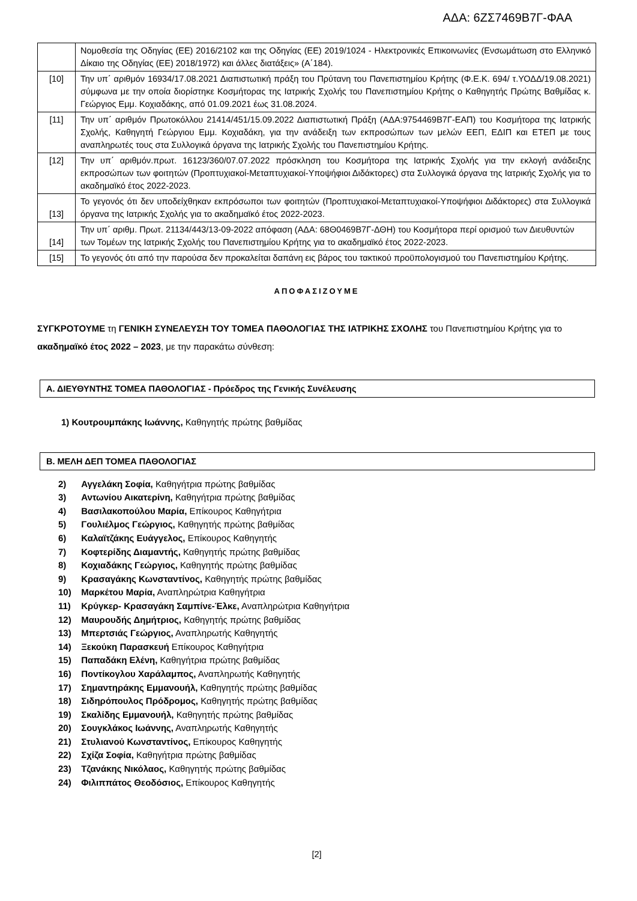ΑΔΑ: 6ΖΣ7469Β7Γ-ΦΑΑ
| | Νομοθεσία της Οδηγίας (ΕΕ) 2016/2102 και της Οδηγίας (ΕΕ) 2019/1024 - Ηλεκτρονικές Επικοινωνίες (Ενσωμάτωση στο Ελληνικό Δίκαιο της Οδηγίας (ΕΕ) 2018/1972) και άλλες διατάξεις» (Α΄184). |
| [10] | Την υπ΄ αριθμόν 16934/17.08.2021 Διαπιστωτική πράξη του Πρύτανη του Πανεπιστημίου Κρήτης (Φ.Ε.Κ. 694/ τ.ΥΟΔΔ/19.08.2021) σύμφωνα με την οποία διορίστηκε Κοσμήτορας της Ιατρικής Σχολής του Πανεπιστημίου Κρήτης ο Καθηγητής Πρώτης Βαθμίδας κ. Γεώργιος Εμμ. Κοχιαδάκης, από 01.09.2021 έως 31.08.2024. |
| [11] | Την υπ΄ αριθμόν Πρωτοκόλλου 21414/451/15.09.2022 Διαπιστωτική Πράξη (ΑΔΑ:9754469Β7Γ-ΕΑΠ) του Κοσμήτορα της Ιατρικής Σχολής, Καθηγητή Γεώργιου Εμμ. Κοχιαδάκη, για την ανάδειξη των εκπροσώπων των μελών ΕΕΠ, ΕΔΙΠ και ΕΤΕΠ με τους αναπληρωτές τους στα Συλλογικά όργανα της Ιατρικής Σχολής του Πανεπιστημίου Κρήτης. |
| [12] | Την υπ΄ αριθμόν.πρωτ. 16123/360/07.07.2022 πρόσκληση του Κοσμήτορα της Ιατρικής Σχολής για την εκλογή ανάδειξης εκπροσώπων των φοιτητών (Προπτυχιακοί-Μεταπτυχιακοί-Υποψήφιοι Διδάκτορες) στα Συλλογικά όργανα της Ιατρικής Σχολής για το ακαδημαϊκό έτος 2022-2023. |
| [13] | Το γεγονός ότι δεν υποδείχθηκαν εκπρόσωποι των φοιτητών (Προπτυχιακοί-Μεταπτυχιακοί-Υποψήφιοι Διδάκτορες) στα Συλλογικά όργανα της Ιατρικής Σχολής για το ακαδημαϊκό έτος 2022-2023. |
| [14] | Την υπ΄ αριθμ. Πρωτ. 21134/443/13-09-2022 απόφαση (ΑΔΑ: 68Θ0469Β7Γ-ΔΘΗ) του Κοσμήτορα περί ορισμού των Διευθυντών των Τομέων της Ιατρικής Σχολής του Πανεπιστημίου Κρήτης για το ακαδημαϊκό έτος 2022-2023. |
| [15] | Το γεγονός ότι από την παρούσα δεν προκαλείται δαπάνη εις βάρος του τακτικού προϋπολογισμού του Πανεπιστημίου Κρήτης. |
ΑΠΟΦΑΣΙΖΟΥΜΕ
ΣΥΓΚΡΟΤΟΥΜΕ τη ΓΕΝΙΚΗ ΣΥΝΕΛΕΥΣΗ ΤΟΥ ΤΟΜΕΑ ΠΑΘΟΛΟΓΙΑΣ ΤΗΣ ΙΑΤΡΙΚΗΣ ΣΧΟΛΗΣ του Πανεπιστημίου Κρήτης για το ακαδημαϊκό έτος 2022 – 2023, με την παρακάτω σύνθεση:
Α. ΔΙΕΥΘΥΝΤΗΣ ΤΟΜΕΑ ΠΑΘΟΛΟΓΙΑΣ - Πρόεδρος της Γενικής Συνέλευσης
1) Κουτρουμπάκης Ιωάννης, Καθηγητής πρώτης βαθμίδας
Β. ΜΕΛΗ ΔΕΠ ΤΟΜΕΑ ΠΑΘΟΛΟΓΙΑΣ
2) Αγγελάκη Σοφία, Καθηγήτρια πρώτης βαθμίδας
3) Αντωνίου Αικατερίνη, Καθηγήτρια πρώτης βαθμίδας
4) Βασιλακοπούλου Μαρία, Επίκουρος Καθηγήτρια
5) Γουλιέλμος Γεώργιος, Καθηγητής πρώτης βαθμίδας
6) Καλαϊτζάκης Ευάγγελος, Επίκουρος Καθηγητής
7) Κοφτερίδης Διαμαντής, Καθηγητής πρώτης βαθμίδας
8) Κοχιαδάκης Γεώργιος, Καθηγητής πρώτης βαθμίδας
9) Κρασαγάκης Κωνσταντίνος, Καθηγητής πρώτης βαθμίδας
10) Μαρκέτου Μαρία, Αναπληρώτρια Καθηγήτρια
11) Κρύγκερ- Κρασαγάκη Σαμπίνε-Έλκε, Αναπληρώτρια Καθηγήτρια
12) Μαυρουδής Δημήτριος, Καθηγητής πρώτης βαθμίδας
13) Μπερτσιάς Γεώργιος, Αναπληρωτής Καθηγητής
14) Ξεκούκη Παρασκευή Επίκουρος Καθηγήτρια
15) Παπαδάκη Ελένη, Καθηγήτρια πρώτης βαθμίδας
16) Ποντίκογλου Χαράλαμπος, Αναπληρωτής Καθηγητής
17) Σημαντηράκης Εμμανουήλ, Καθηγητής πρώτης βαθμίδας
18) Σιδηρόπουλος Πρόδρομος, Καθηγητής πρώτης βαθμίδας
19) Σκαλίδης Εμμανουήλ, Καθηγητής πρώτης βαθμίδας
20) Σουγκλάκος Ιωάννης, Αναπληρωτής Καθηγητής
21) Στυλιανού Κωνσταντίνος, Επίκουρος Καθηγητής
22) Σχίζα Σοφία, Καθηγήτρια πρώτης βαθμίδας
23) Τζανάκης Νικόλαος, Καθηγητής πρώτης βαθμίδας
24) Φιλιππάτος Θεοδόσιος, Επίκουρος Καθηγητής
[2]